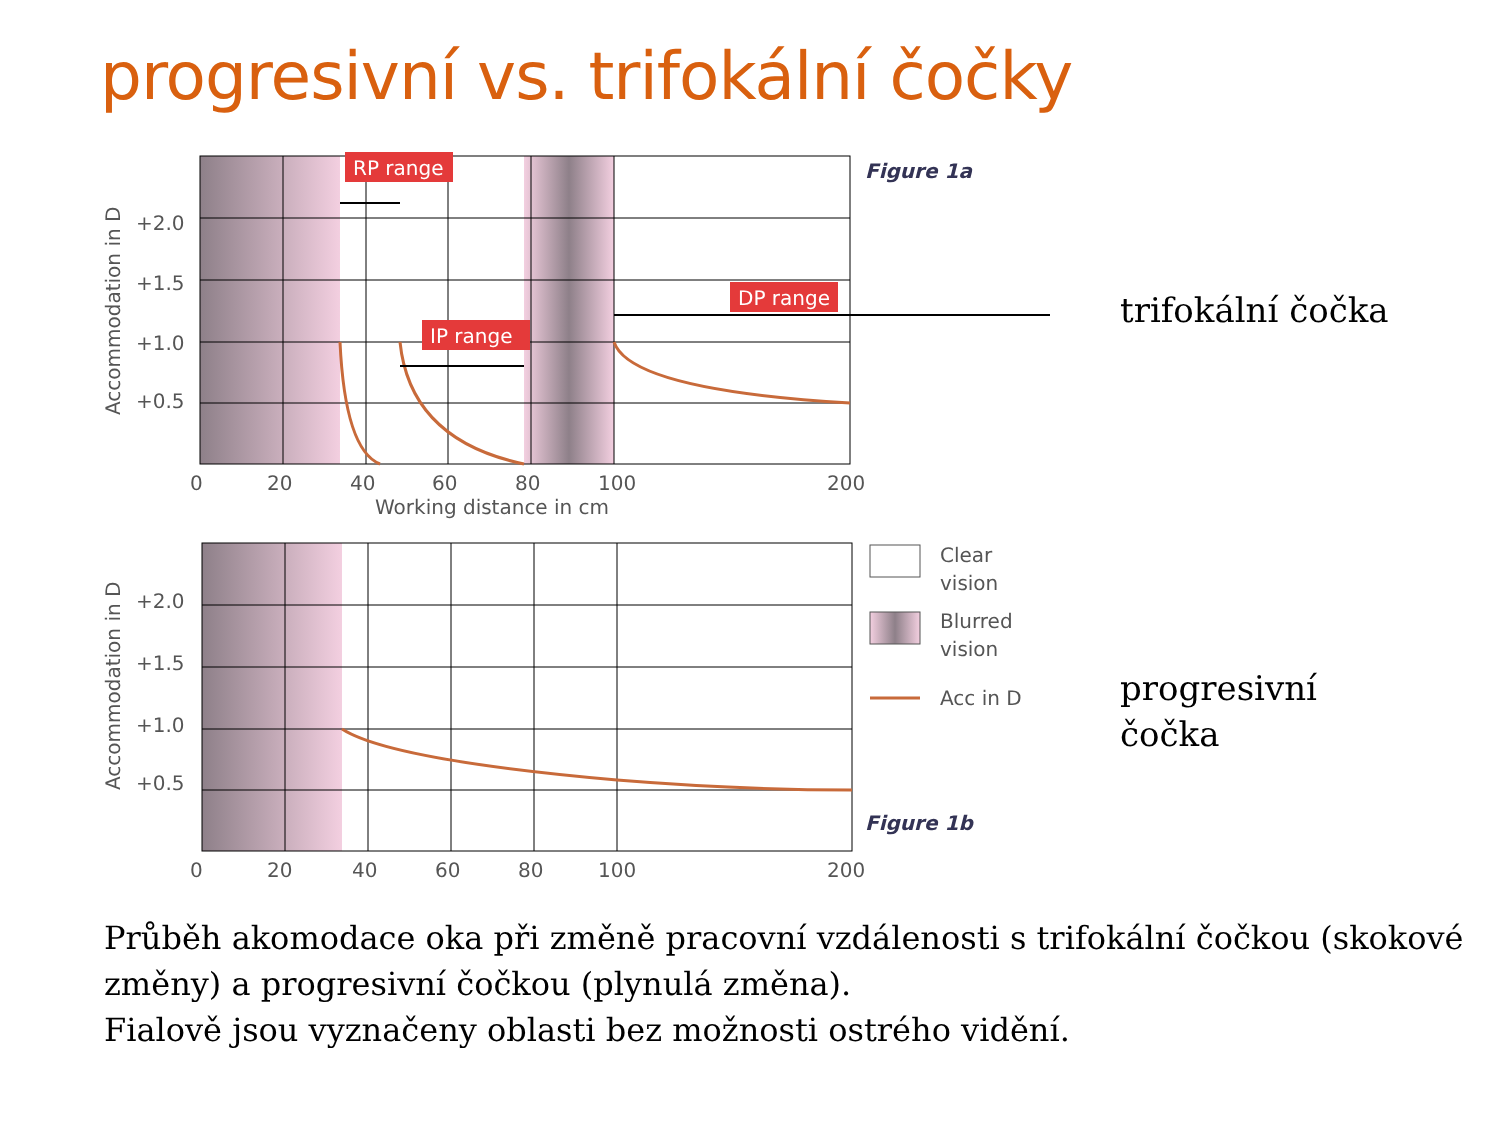progresivní vs. trifokální čočky
RP range
IP range
DP range
Figure 1a
+2.0
+1.5
+1.0
+0.5
0
20
40
60
80
100
200
Working distance in cm
Accommodation in D
+2.0
+1.5
+1.0
+0.5
Accommodation in D
0
20
40
60
80
100
200
Figure 1b
Clear
vision
Blurred
vision
Acc in D
trifokální čočka
progresivní
čočka
Průběh akomodace oka při změně pracovní vzdálenosti s trifokální čočkou (skokové změny) a progresivní čočkou (plynulá změna).
Fialově jsou vyznačeny oblasti bez možnosti ostrého vidění.